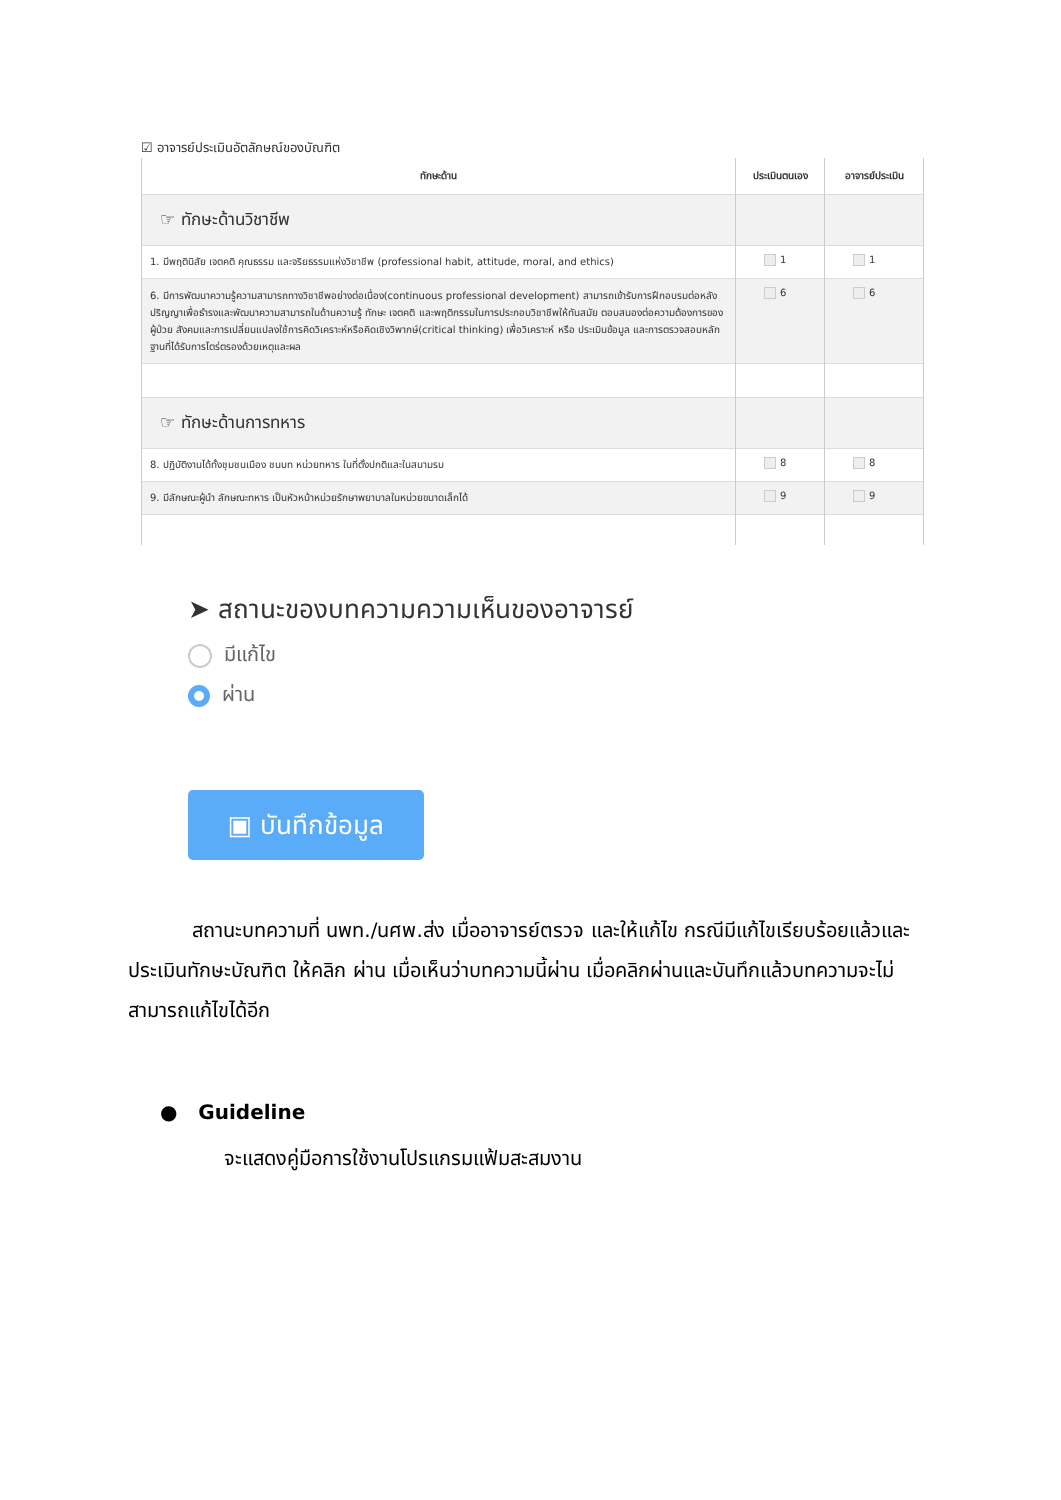☑ อาจารย์ประเมินอัตลักษณ์ของบัณฑิต
| ทักษะด้าน | ประเมินตนเอง | อาจารย์ประเมิน |
| --- | --- | --- |
| ☞ ทักษะด้านวิชาชีพ | | |
| 1. มีพฤตินิสัย เจตคติ คุณธรรม และจริยธรรมแห่งวิชาชีพ (professional habit, attitude, moral, and ethics) | 1 | 1 |
| 6. มีการพัฒนาความรู้ความสามารถทางวิชาชีพอย่างต่อเนื่อง(continuous professional development) สามารถเข้ารับการฝึกอบรมต่อหลังปริญญาเพื่อธำรงและพัฒนาความสามารถในด้านความรู้ ทักษะ เจตคติ และพฤติกรรมในการประกอบวิชาชีพให้ทันสมัย ตอบสนองต่อความต้องการของผู้ป่วย สังคมและการเปลี่ยนแปลงใช้การคิดวิเคราะห์หรือคิดเชิงวิพากษ์(critical thinking) เพื่อวิเคราะห์ หรือ ประเมินข้อมูล และการตรวจสอบหลักฐานที่ได้รับการไตร่ตรองด้วยเหตุและผล | 6 | 6 |
| ☞ ทักษะด้านการทหาร | | |
| 8. ปฏิบัติงานได้ทั้งชุมชนเมือง ชนบท หน่วยทหาร ในที่ตั้งปกติและในสนามรบ | 8 | 8 |
| 9. มีลักษณะผู้นำ ลักษณะทหาร เป็นหัวหน้าหน่วยรักษาพยาบาลในหน่วยขนาดเล็กได้ | 9 | 9 |
➤ สถานะของบทความความเห็นของอาจารย์
มีแก้ไข
ผ่าน
▣ บันทึกข้อมูล
สถานะบทความที่ นพท./นศพ.ส่ง เมื่ออาจารย์ตรวจ และให้แก้ไข กรณีมีแก้ไขเรียบร้อยแล้วและ ประเมินทักษะบัณฑิต ให้คลิก ผ่าน เมื่อเห็นว่าบทความนี้ผ่าน เมื่อคลิกผ่านและบันทึกแล้วบทความจะไม่สามารถแก้ไขได้อีก
● Guideline
จะแสดงคู่มือการใช้งานโปรแกรมแฟ้มสะสมงาน